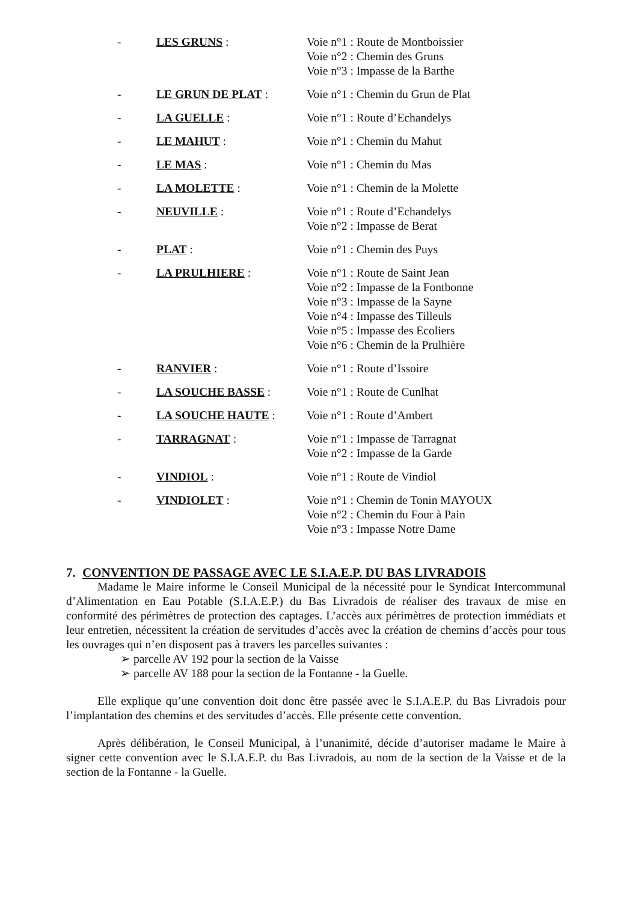- LES GRUNS : Voie n°1 : Route de Montboissier
Voie n°2 : Chemin des Gruns
Voie n°3 : Impasse de la Barthe
- LE GRUN DE PLAT : Voie n°1 : Chemin du Grun de Plat
- LA GUELLE : Voie n°1 : Route d’Echandelys
- LE MAHUT : Voie n°1 : Chemin du Mahut
- LE MAS : Voie n°1 : Chemin du Mas
- LA MOLETTE : Voie n°1 : Chemin de la Molette
- NEUVILLE : Voie n°1 : Route d’Echandelys
Voie n°2 : Impasse de Berat
- PLAT : Voie n°1 : Chemin des Puys
- LA PRULHIERE : Voie n°1 : Route de Saint Jean
Voie n°2 : Impasse de la Fontbonne
Voie n°3 : Impasse de la Sayne
Voie n°4 : Impasse des Tilleuls
Voie n°5 : Impasse des Ecoliers
Voie n°6 : Chemin de la Prulhière
- RANVIER : Voie n°1 : Route d’Issoire
- LA SOUCHE BASSE : Voie n°1 : Route de Cunlhat
- LA SOUCHE HAUTE : Voie n°1 : Route d’Ambert
- TARRAGNAT : Voie n°1 : Impasse de Tarragnat
Voie n°2 : Impasse de la Garde
- VINDIOL : Voie n°1 : Route de Vindiol
- VINDIOLET : Voie n°1 : Chemin de Tonin MAYOUX
Voie n°2 : Chemin du Four à Pain
Voie n°3 : Impasse Notre Dame
7. CONVENTION DE PASSAGE AVEC LE S.I.A.E.P. DU BAS LIVRADOIS
Madame le Maire informe le Conseil Municipal de la nécessité pour le Syndicat Intercommunal d’Alimentation en Eau Potable (S.I.A.E.P.) du Bas Livradois de réaliser des travaux de mise en conformité des périmètres de protection des captages. L’accès aux périmètres de protection immédiats et leur entretien, nécessitent la création de servitudes d’accès avec la création de chemins d’accès pour tous les ouvrages qui n’en disposent pas à travers les parcelles suivantes :
➢ parcelle AV 192 pour la section de la Vaisse
➢ parcelle AV 188 pour la section de la Fontanne - la Guelle.
Elle explique qu’une convention doit donc être passée avec le S.I.A.E.P. du Bas Livradois pour l’implantation des chemins et des servitudes d’accès. Elle présente cette convention.
Après délibération, le Conseil Municipal, à l’unanimité, décide d’autoriser madame le Maire à signer cette convention avec le S.I.A.E.P. du Bas Livradois, au nom de la section de la Vaisse et de la section de la Fontanne - la Guelle.